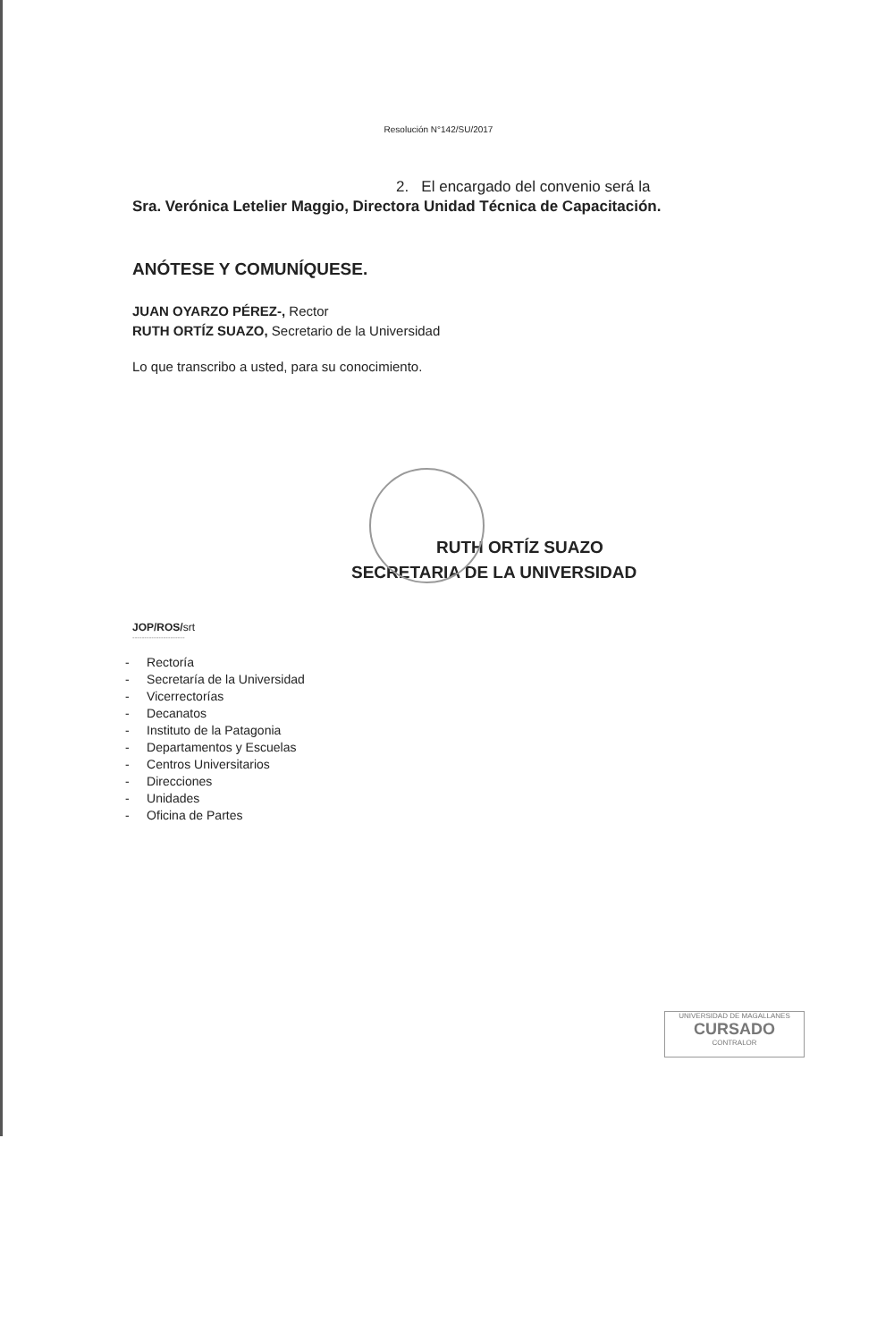Resolución N°142/SU/2017
2. El encargado del convenio será la
Sra. Verónica Letelier Maggio, Directora Unidad Técnica de Capacitación.
ANÓTESE Y COMUNÍQUESE.
JUAN OYARZO PÉREZ-, Rector
RUTH ORTÍZ SUAZO, Secretario de la Universidad
Lo que transcribo a usted, para su conocimiento.
RUTH ORTÍZ SUAZO
SECRETARIA DE LA UNIVERSIDAD
JOP/ROS/srt
----------------------
- Rectoría
- Secretaría de la Universidad
- Vicerrectorías
- Decanatos
- Instituto de la Patagonia
- Departamentos y Escuelas
- Centros Universitarios
- Direcciones
- Unidades
- Oficina de Partes
UNIVERSIDAD DE MAGALLANES
CURSADO
CONTRALOR